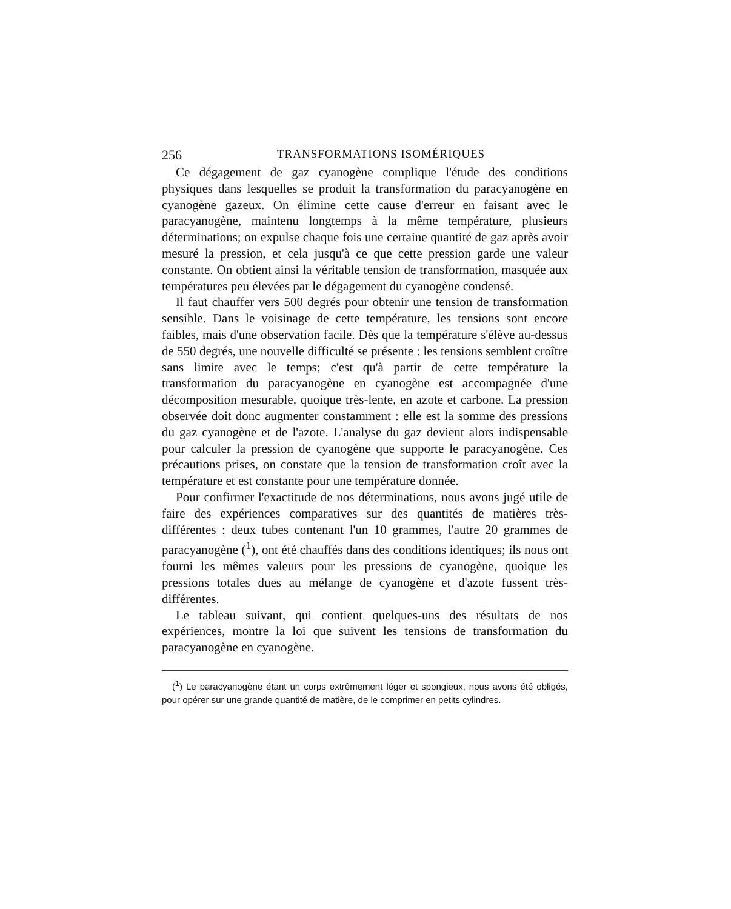256 TRANSFORMATIONS ISOMÉRIQUES
Ce dégagement de gaz cyanogène complique l'étude des conditions physiques dans lesquelles se produit la transformation du paracyanogène en cyanogène gazeux. On élimine cette cause d'erreur en faisant avec le paracyanogène, maintenu longtemps à la même température, plusieurs déterminations; on expulse chaque fois une certaine quantité de gaz après avoir mesuré la pression, et cela jusqu'à ce que cette pression garde une valeur constante. On obtient ainsi la véritable tension de transformation, masquée aux températures peu élevées par le dégagement du cyanogène condensé.
Il faut chauffer vers 500 degrés pour obtenir une tension de transformation sensible. Dans le voisinage de cette température, les tensions sont encore faibles, mais d'une observation facile. Dès que la température s'élève au-dessus de 550 degrés, une nouvelle difficulté se présente : les tensions semblent croître sans limite avec le temps; c'est qu'à partir de cette température la transformation du paracyanogène en cyanogène est accompagnée d'une décomposition mesurable, quoique très-lente, en azote et carbone. La pression observée doit donc augmenter constamment : elle est la somme des pressions du gaz cyanogène et de l'azote. L'analyse du gaz devient alors indispensable pour calculer la pression de cyanogène que supporte le paracyanogène. Ces précautions prises, on constate que la tension de transformation croît avec la température et est constante pour une température donnée.
Pour confirmer l'exactitude de nos déterminations, nous avons jugé utile de faire des expériences comparatives sur des quantités de matières très-différentes : deux tubes contenant l'un 10 grammes, l'autre 20 grammes de paracyanogène (<sup>1</sup>), ont été chauffés dans des conditions identiques; ils nous ont fourni les mêmes valeurs pour les pressions de cyanogène, quoique les pressions totales dues au mélange de cyanogène et d'azote fussent très-différentes.
Le tableau suivant, qui contient quelques-uns des résultats de nos expériences, montre la loi que suivent les tensions de transformation du paracyanogène en cyanogène.
(<sup>1</sup>) Le paracyanogène étant un corps extrêmement léger et spongieux, nous avons été obligés, pour opérer sur une grande quantité de matière, de le comprimer en petits cylindres.